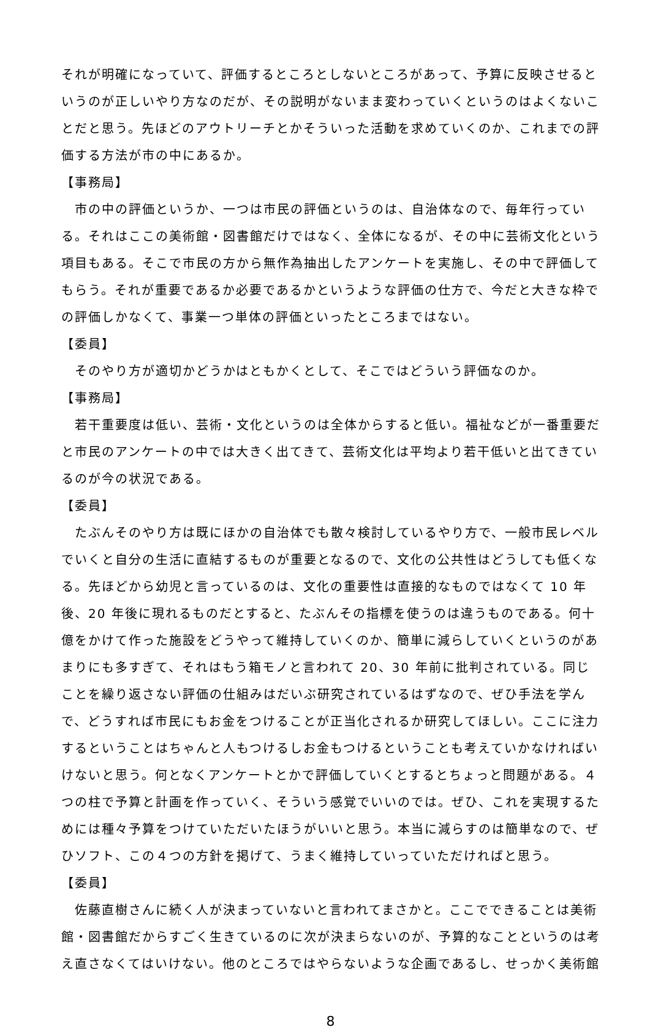それが明確になっていて、評価するところとしないところがあって、予算に反映させるというのが正しいやり方なのだが、その説明がないまま変わっていくというのはよくないことだと思う。先ほどのアウトリーチとかそういった活動を求めていくのか、これまでの評価する方法が市の中にあるか。
【事務局】
市の中の評価というか、一つは市民の評価というのは、自治体なので、毎年行っている。それはここの美術館・図書館だけではなく、全体になるが、その中に芸術文化という項目もある。そこで市民の方から無作為抽出したアンケートを実施し、その中で評価してもらう。それが重要であるか必要であるかというような評価の仕方で、今だと大きな枠での評価しかなくて、事業一つ単体の評価といったところまではない。
【委員】
そのやり方が適切かどうかはともかくとして、そこではどういう評価なのか。
【事務局】
若干重要度は低い、芸術・文化というのは全体からすると低い。福祉などが一番重要だと市民のアンケートの中では大きく出てきて、芸術文化は平均より若干低いと出てきているのが今の状況である。
【委員】
たぶんそのやり方は既にほかの自治体でも散々検討しているやり方で、一般市民レベルでいくと自分の生活に直結するものが重要となるので、文化の公共性はどうしても低くなる。先ほどから幼児と言っているのは、文化の重要性は直接的なものではなくて 10 年後、20 年後に現れるものだとすると、たぶんその指標を使うのは違うものである。何十億をかけて作った施設をどうやって維持していくのか、簡単に減らしていくというのがあまりにも多すぎて、それはもう箱モノと言われて 20、30 年前に批判されている。同じことを繰り返さない評価の仕組みはだいぶ研究されているはずなので、ぜひ手法を学んで、どうすれば市民にもお金をつけることが正当化されるか研究してほしい。ここに注力するということはちゃんと人もつけるしお金もつけるということも考えていかなければいけないと思う。何となくアンケートとかで評価していくとするとちょっと問題がある。４つの柱で予算と計画を作っていく、そういう感覚でいいのでは。ぜひ、これを実現するためには種々予算をつけていただいたほうがいいと思う。本当に減らすのは簡単なので、ぜひソフト、この４つの方針を掲げて、うまく維持していっていただければと思う。
【委員】
佐藤直樹さんに続く人が決まっていないと言われてまさかと。ここでできることは美術館・図書館だからすごく生きているのに次が決まらないのが、予算的なことというのは考え直さなくてはいけない。他のところではやらないような企画であるし、せっかく美術館
8